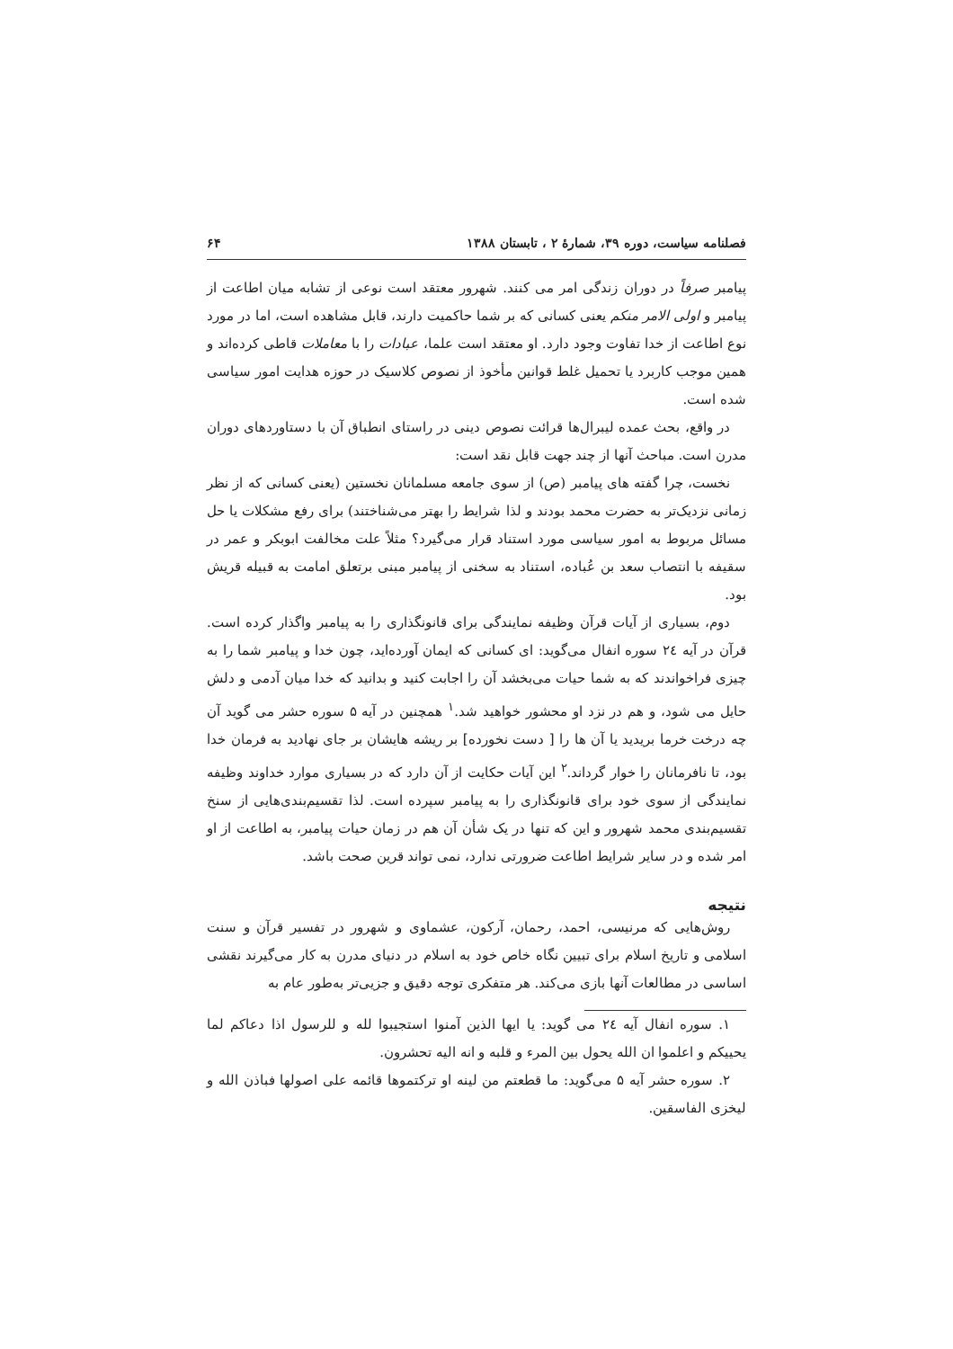فصلنامه سیاست، دوره ۳۹، شمارهٔ ۲ ، تابستان ۱۳۸۸ ۶۴
پیامبر صرفاً در دوران زندگی امر می کنند. شهرور معتقد است نوعی از تشابه میان اطاعت از پیامبر و اولی الامر منکم یعنی کسانی که بر شما حاکمیت دارند، قابل مشاهده است، اما در مورد نوع اطاعت از خدا تفاوت وجود دارد. او معتقد است علما، عبادات را با معاملات قاطی کرده‌اند و همین موجب کاربرد یا تحمیل غلط قوانین مأخوذ از نصوص کلاسیک در حوزه هدایت امور سیاسی شده است.
در واقع، بحث عمده لیبرال‌ها قرائت نصوص دینی در راستای انطباق آن با دستاوردهای دوران مدرن است. مباحث آنها از چند جهت قابل نقد است:
نخست، چرا گفته های پیامبر (ص) از سوی جامعه مسلمانان نخستین (یعنی کسانی که از نظر زمانی نزدیک‌تر به حضرت محمد بودند و لذا شرایط را بهتر می‌شناختند) برای رفع مشکلات یا حل مسائل مربوط به امور سیاسی مورد استناد قرار می‌گیرد؟ مثلاً علت مخالفت ابوبکر و عمر در سقیفه با انتصاب سعد بن عُباده، استناد به سخنی از پیامبر مبنی برتعلق امامت به قبیله قریش بود.
دوم، بسیاری از آیات قرآن وظیفه نمایندگی برای قانونگذاری را به پیامبر واگذار کرده است. قرآن در آیه ٢٤ سوره انفال می‌گوید: ای کسانی که ایمان آورده‌اید، چون خدا و پیامبر شما را به چیزی فراخواندند که به شما حیات می‌بخشد آن را اجابت کنید و بدانید که خدا میان آدمی و دلش حایل می شود، و هم در نزد او محشور خواهید شد.<sup>۱</sup> همچنین در آیه ۵ سوره حشر می گوید آن چه درخت خرما بریدید یا آن ها را [ دست نخورده] بر ریشه هایشان بر جای نهادید به فرمان خدا بود، تا نافرمانان را خوار گرداند.<sup>۲</sup> این آیات حکایت از آن دارد که در بسیاری موارد خداوند وظیفه نمایندگی از سوی خود برای قانونگذاری را به پیامبر سپرده است. لذا تقسیم‌بندی‌هایی از سنخ تقسیم‌بندی محمد شهرور و این که تنها در یک شأن آن هم در زمان حیات پیامبر، به اطاعت از او امر شده و در سایر شرایط اطاعت ضرورتی ندارد، نمی تواند قرین صحت باشد.
نتیجه
روش‌هایی که مرنیسی، احمد، رحمان، آرکون، عشماوی و شهرور در تفسیر قرآن و سنت اسلامی و تاریخ اسلام برای تبیین نگاه خاص خود به اسلام در دنیای مدرن به کار می‌گیرند نقشی اساسی در مطالعات آنها بازی می‌کند. هر متفکری توجه دقیق و جزیی‌تر به‌طور عام به
۱. سوره انفال آیه ٢٤ می گوید: یا ایها الذین آمنوا استجیبوا لله و للرسول اذا دعاکم لما یحییکم و اعلموا ان الله یحول بین المرء و قلبه و انه الیه تحشرون.
۲. سوره حشر آیه ۵ می‌گوید: ما قطعتم من لینه او ترکتموها قائمه علی اصولها فباذن الله و لیخزی الفاسقین.